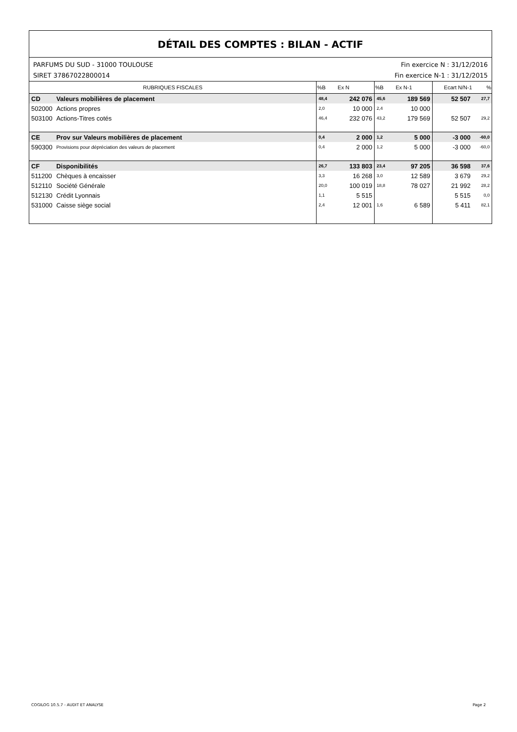DÉTAIL DES COMPTES : BILAN - ACTIF
PARFUMS DU SUD - 31000 TOULOUSE
SIRET 37867022800014 Fin exercice N : 31/12/2016
Fin exercice N-1 : 31/12/2015
| RUBRIQUES FISCALES | | %B | Ex N | %B | Ex N-1 | Ecart N/N-1 | % |
| --- | --- | --- | --- | --- | --- | --- | --- |
| CD | Valeurs mobilières de placement | 48,4 | 242 076 | 45,6 | 189 569 | 52 507 | 27,7 |
| 502000 | Actions propres | 2,0 | 10 000 | 2,4 | 10 000 | | |
| 503100 | Actions-Titres cotés | 46,4 | 232 076 | 43,2 | 179 569 | 52 507 | 29,2 |
| CE | Prov sur Valeurs mobilières de placement | 0,4 | 2 000 | 1,2 | 5 000 | -3 000 | -60,0 |
| 590300 | Provisions pour dépréciation des valeurs de placement | 0,4 | 2 000 | 1,2 | 5 000 | -3 000 | -60,0 |
| CF | Disponibilités | 26,7 | 133 803 | 23,4 | 97 205 | 36 598 | 37,6 |
| 511200 | Chèques à encaisser | 3,3 | 16 268 | 3,0 | 12 589 | 3 679 | 29,2 |
| 512110 | Société Générale | 20,0 | 100 019 | 18,8 | 78 027 | 21 992 | 28,2 |
| 512130 | Crédit Lyonnais | 1,1 | 5 515 | | | 5 515 | 0,0 |
| 531000 | Caisse siège social | 2,4 | 12 001 | 1,6 | 6 589 | 5 411 | 82,1 |
COGILOG 10.5.7 - AUDIT ET ANALYSE Page 2